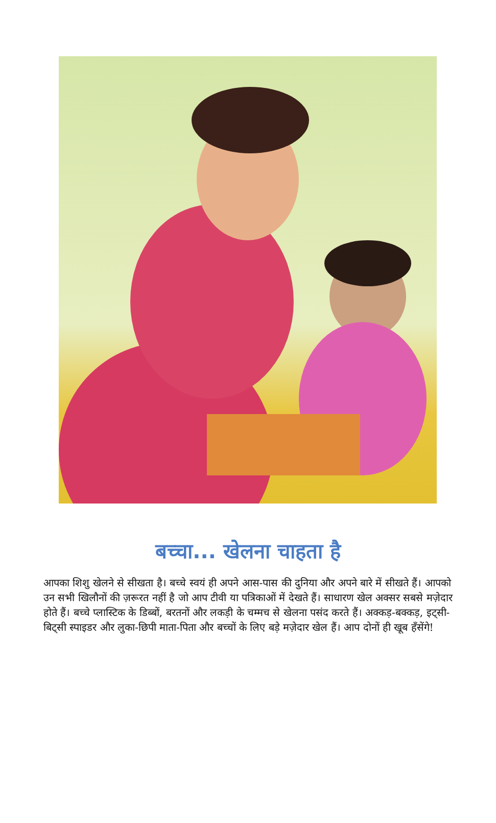बच्चा... खेलना चाहता है
आपका शिशु खेलने से सीखता है। बच्चे स्वयं ही अपने आस-पास की दुनिया और अपने बारे में सीखते हैं। आपको उन सभी खिलौनों की ज़रूरत नहीं है जो आप टीवी या पत्रिकाओं में देखते हैं। साधारण खेल अक्सर सबसे मज़ेदार होते हैं। बच्चे प्लास्टिक के डिब्बों, बरतनों और लकड़ी के चम्मच से खेलना पसंद करते हैं। अक्कड़-बक्कड़, इट्सी-बिट्सी स्पाइडर और लुका-छिपी माता-पिता और बच्चों के लिए बड़े मज़ेदार खेल हैं। आप दोनों ही खूब हँसेंगे!